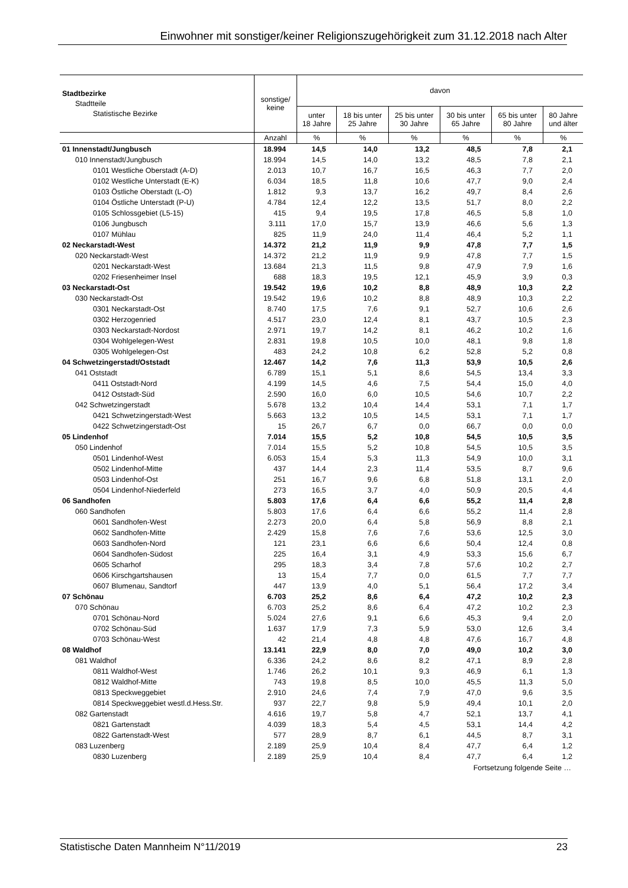Einwohner mit sonstiger/keiner Religionszugehörigkeit zum 31.12.2018 nach Alter
| Stadtbezirke Stadtteile Statistische Bezirke | sonstige/ keine | davon | | | | | |
| --- | --- | --- | --- | --- | --- | --- | --- |
| | | unter 18 Jahre | 18 bis unter 25 Jahre | 25 bis unter 30 Jahre | 30 bis unter 65 Jahre | 65 bis unter 80 Jahre | 80 Jahre und älter |
| | Anzahl | % | % | % | % | % | % |
| 01 Innenstadt/Jungbusch | 18.994 | 14,5 | 14,0 | 13,2 | 48,5 | 7,8 | 2,1 |
| 010 Innenstadt/Jungbusch | 18.994 | 14,5 | 14,0 | 13,2 | 48,5 | 7,8 | 2,1 |
| 0101 Westliche Oberstadt (A-D) | 2.013 | 10,7 | 16,7 | 16,5 | 46,3 | 7,7 | 2,0 |
| 0102 Westliche Unterstadt (E-K) | 6.034 | 18,5 | 11,8 | 10,6 | 47,7 | 9,0 | 2,4 |
| 0103 Östliche Oberstadt (L-O) | 1.812 | 9,3 | 13,7 | 16,2 | 49,7 | 8,4 | 2,6 |
| 0104 Östliche Unterstadt (P-U) | 4.784 | 12,4 | 12,2 | 13,5 | 51,7 | 8,0 | 2,2 |
| 0105 Schlossgebiet (L5-15) | 415 | 9,4 | 19,5 | 17,8 | 46,5 | 5,8 | 1,0 |
| 0106 Jungbusch | 3.111 | 17,0 | 15,7 | 13,9 | 46,6 | 5,6 | 1,3 |
| 0107 Mühlau | 825 | 11,9 | 24,0 | 11,4 | 46,4 | 5,2 | 1,1 |
| 02 Neckarstadt-West | 14.372 | 21,2 | 11,9 | 9,9 | 47,8 | 7,7 | 1,5 |
| 020 Neckarstadt-West | 14.372 | 21,2 | 11,9 | 9,9 | 47,8 | 7,7 | 1,5 |
| 0201 Neckarstadt-West | 13.684 | 21,3 | 11,5 | 9,8 | 47,9 | 7,9 | 1,6 |
| 0202 Friesenheimer Insel | 688 | 18,3 | 19,5 | 12,1 | 45,9 | 3,9 | 0,3 |
| 03 Neckarstadt-Ost | 19.542 | 19,6 | 10,2 | 8,8 | 48,9 | 10,3 | 2,2 |
| 030 Neckarstadt-Ost | 19.542 | 19,6 | 10,2 | 8,8 | 48,9 | 10,3 | 2,2 |
| 0301 Neckarstadt-Ost | 8.740 | 17,5 | 7,6 | 9,1 | 52,7 | 10,6 | 2,6 |
| 0302 Herzogenried | 4.517 | 23,0 | 12,4 | 8,1 | 43,7 | 10,5 | 2,3 |
| 0303 Neckarstadt-Nordost | 2.971 | 19,7 | 14,2 | 8,1 | 46,2 | 10,2 | 1,6 |
| 0304 Wohlgelegen-West | 2.831 | 19,8 | 10,5 | 10,0 | 48,1 | 9,8 | 1,8 |
| 0305 Wohlgelegen-Ost | 483 | 24,2 | 10,8 | 6,2 | 52,8 | 5,2 | 0,8 |
| 04 Schwetzingerstadt/Oststadt | 12.467 | 14,2 | 7,6 | 11,3 | 53,9 | 10,5 | 2,6 |
| 041 Oststadt | 6.789 | 15,1 | 5,1 | 8,6 | 54,5 | 13,4 | 3,3 |
| 0411 Oststadt-Nord | 4.199 | 14,5 | 4,6 | 7,5 | 54,4 | 15,0 | 4,0 |
| 0412 Oststadt-Süd | 2.590 | 16,0 | 6,0 | 10,5 | 54,6 | 10,7 | 2,2 |
| 042 Schwetzingerstadt | 5.678 | 13,2 | 10,4 | 14,4 | 53,1 | 7,1 | 1,7 |
| 0421 Schwetzingerstadt-West | 5.663 | 13,2 | 10,5 | 14,5 | 53,1 | 7,1 | 1,7 |
| 0422 Schwetzingerstadt-Ost | 15 | 26,7 | 6,7 | 0,0 | 66,7 | 0,0 | 0,0 |
| 05 Lindenhof | 7.014 | 15,5 | 5,2 | 10,8 | 54,5 | 10,5 | 3,5 |
| 050 Lindenhof | 7.014 | 15,5 | 5,2 | 10,8 | 54,5 | 10,5 | 3,5 |
| 0501 Lindenhof-West | 6.053 | 15,4 | 5,3 | 11,3 | 54,9 | 10,0 | 3,1 |
| 0502 Lindenhof-Mitte | 437 | 14,4 | 2,3 | 11,4 | 53,5 | 8,7 | 9,6 |
| 0503 Lindenhof-Ost | 251 | 16,7 | 9,6 | 6,8 | 51,8 | 13,1 | 2,0 |
| 0504 Lindenhof-Niederfeld | 273 | 16,5 | 3,7 | 4,0 | 50,9 | 20,5 | 4,4 |
| 06 Sandhofen | 5.803 | 17,6 | 6,4 | 6,6 | 55,2 | 11,4 | 2,8 |
| 060 Sandhofen | 5.803 | 17,6 | 6,4 | 6,6 | 55,2 | 11,4 | 2,8 |
| 0601 Sandhofen-West | 2.273 | 20,0 | 6,4 | 5,8 | 56,9 | 8,8 | 2,1 |
| 0602 Sandhofen-Mitte | 2.429 | 15,8 | 7,6 | 7,6 | 53,6 | 12,5 | 3,0 |
| 0603 Sandhofen-Nord | 121 | 23,1 | 6,6 | 6,6 | 50,4 | 12,4 | 0,8 |
| 0604 Sandhofen-Südost | 225 | 16,4 | 3,1 | 4,9 | 53,3 | 15,6 | 6,7 |
| 0605 Scharhof | 295 | 18,3 | 3,4 | 7,8 | 57,6 | 10,2 | 2,7 |
| 0606 Kirschgartshausen | 13 | 15,4 | 7,7 | 0,0 | 61,5 | 7,7 | 7,7 |
| 0607 Blumenau, Sandtorf | 447 | 13,9 | 4,0 | 5,1 | 56,4 | 17,2 | 3,4 |
| 07 Schönau | 6.703 | 25,2 | 8,6 | 6,4 | 47,2 | 10,2 | 2,3 |
| 070 Schönau | 6.703 | 25,2 | 8,6 | 6,4 | 47,2 | 10,2 | 2,3 |
| 0701 Schönau-Nord | 5.024 | 27,6 | 9,1 | 6,6 | 45,3 | 9,4 | 2,0 |
| 0702 Schönau-Süd | 1.637 | 17,9 | 7,3 | 5,9 | 53,0 | 12,6 | 3,4 |
| 0703 Schönau-West | 42 | 21,4 | 4,8 | 4,8 | 47,6 | 16,7 | 4,8 |
| 08 Waldhof | 13.141 | 22,9 | 8,0 | 7,0 | 49,0 | 10,2 | 3,0 |
| 081 Waldhof | 6.336 | 24,2 | 8,6 | 8,2 | 47,1 | 8,9 | 2,8 |
| 0811 Waldhof-West | 1.746 | 26,2 | 10,1 | 9,3 | 46,9 | 6,1 | 1,3 |
| 0812 Waldhof-Mitte | 743 | 19,8 | 8,5 | 10,0 | 45,5 | 11,3 | 5,0 |
| 0813 Speckweggebiet | 2.910 | 24,6 | 7,4 | 7,9 | 47,0 | 9,6 | 3,5 |
| 0814 Speckweggebiet westl.d.Hess.Str. | 937 | 22,7 | 9,8 | 5,9 | 49,4 | 10,1 | 2,0 |
| 082 Gartenstadt | 4.616 | 19,7 | 5,8 | 4,7 | 52,1 | 13,7 | 4,1 |
| 0821 Gartenstadt | 4.039 | 18,3 | 5,4 | 4,5 | 53,1 | 14,4 | 4,2 |
| 0822 Gartenstadt-West | 577 | 28,9 | 8,7 | 6,1 | 44,5 | 8,7 | 3,1 |
| 083 Luzenberg | 2.189 | 25,9 | 10,4 | 8,4 | 47,7 | 6,4 | 1,2 |
| 0830 Luzenberg | 2.189 | 25,9 | 10,4 | 8,4 | 47,7 | 6,4 | 1,2 |
Fortsetzung folgende Seite …
Statistische Daten Mannheim N°11/2019 23